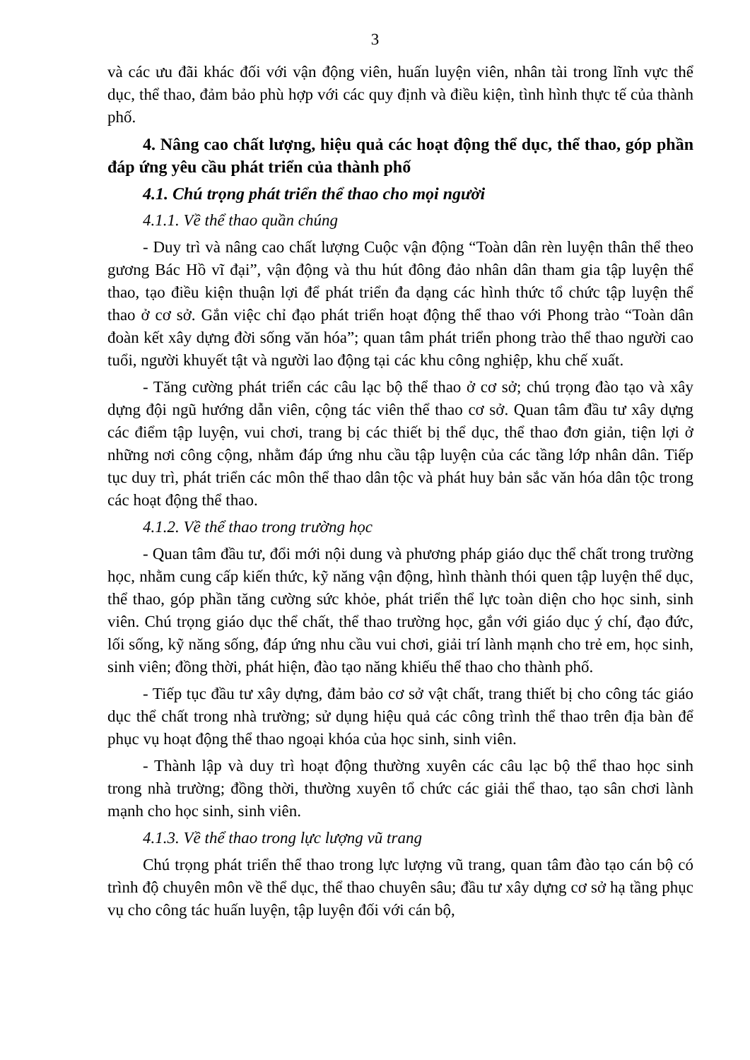3
và các ưu đãi khác đối với vận động viên, huấn luyện viên, nhân tài trong lĩnh vực thể dục, thể thao, đảm bảo phù hợp với các quy định và điều kiện, tình hình thực tế của thành phố.
4. Nâng cao chất lượng, hiệu quả các hoạt động thể dục, thể thao, góp phần đáp ứng yêu cầu phát triển của thành phố
4.1. Chú trọng phát triển thể thao cho mọi người
4.1.1. Về thể thao quần chúng
- Duy trì và nâng cao chất lượng Cuộc vận động “Toàn dân rèn luyện thân thể theo gương Bác Hồ vĩ đại”, vận động và thu hút đông đảo nhân dân tham gia tập luyện thể thao, tạo điều kiện thuận lợi để phát triển đa dạng các hình thức tổ chức tập luyện thể thao ở cơ sở. Gắn việc chỉ đạo phát triển hoạt động thể thao với Phong trào “Toàn dân đoàn kết xây dựng đời sống văn hóa”; quan tâm phát triển phong trào thể thao người cao tuổi, người khuyết tật và người lao động tại các khu công nghiệp, khu chế xuất.
- Tăng cường phát triển các câu lạc bộ thể thao ở cơ sở; chú trọng đào tạo và xây dựng đội ngũ hướng dẫn viên, cộng tác viên thể thao cơ sở. Quan tâm đầu tư xây dựng các điểm tập luyện, vui chơi, trang bị các thiết bị thể dục, thể thao đơn giản, tiện lợi ở những nơi công cộng, nhằm đáp ứng nhu cầu tập luyện của các tầng lớp nhân dân. Tiếp tục duy trì, phát triển các môn thể thao dân tộc và phát huy bản sắc văn hóa dân tộc trong các hoạt động thể thao.
4.1.2. Về thể thao trong trường học
- Quan tâm đầu tư, đổi mới nội dung và phương pháp giáo dục thể chất trong trường học, nhằm cung cấp kiến thức, kỹ năng vận động, hình thành thói quen tập luyện thể dục, thể thao, góp phần tăng cường sức khỏe, phát triển thể lực toàn diện cho học sinh, sinh viên. Chú trọng giáo dục thể chất, thể thao trường học, gắn với giáo dục ý chí, đạo đức, lối sống, kỹ năng sống, đáp ứng nhu cầu vui chơi, giải trí lành mạnh cho trẻ em, học sinh, sinh viên; đồng thời, phát hiện, đào tạo năng khiếu thể thao cho thành phố.
- Tiếp tục đầu tư xây dựng, đảm bảo cơ sở vật chất, trang thiết bị cho công tác giáo dục thể chất trong nhà trường; sử dụng hiệu quả các công trình thể thao trên địa bàn để phục vụ hoạt động thể thao ngoại khóa của học sinh, sinh viên.
- Thành lập và duy trì hoạt động thường xuyên các câu lạc bộ thể thao học sinh trong nhà trường; đồng thời, thường xuyên tổ chức các giải thể thao, tạo sân chơi lành mạnh cho học sinh, sinh viên.
4.1.3. Về thể thao trong lực lượng vũ trang
Chú trọng phát triển thể thao trong lực lượng vũ trang, quan tâm đào tạo cán bộ có trình độ chuyên môn về thể dục, thể thao chuyên sâu; đầu tư xây dựng cơ sở hạ tầng phục vụ cho công tác huấn luyện, tập luyện đối với cán bộ,